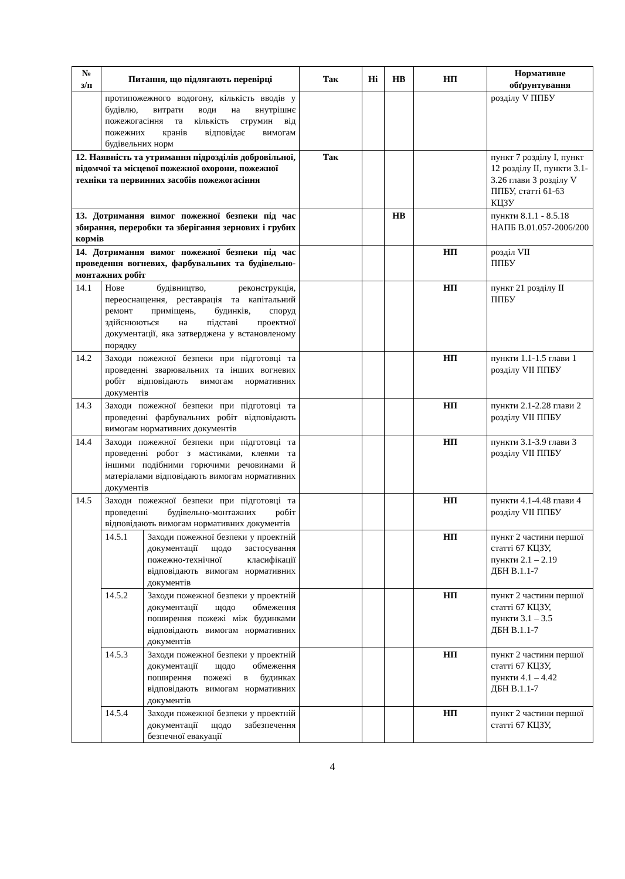| № з/п | Питання, що підлягають перевірці | | Так | Ні | НВ | НП | Нормативне обґрунтування |
| --- | --- | --- | --- | --- | --- | --- | --- |
| | протипожежного водогону, кількість вводів у будівлю, витрати води на внутрішнє пожежогасіння та кількість струмин від пожежних кранів відповідає вимогам будівельних норм | | | | | | розділу V ППБУ |
| 12. Наявність та утримання підрозділів добровільної, відомчої та місцевої пожежної охорони, пожежної техніки та первинних засобів пожежогасіння | | | Так | | | | пункт 7 розділу I, пункт 12 розділу II, пункти 3.1-3.26 глави 3 розділу V ППБУ, статті 61-63 КЦЗУ |
| 13. Дотримання вимог пожежної безпеки під час збирання, переробки та зберігання зернових і грубих кормів | | | | | НВ | | пункти 8.1.1 - 8.5.18 НАПБ В.01.057-2006/200 |
| 14. Дотримання вимог пожежної безпеки під час проведення вогневих, фарбувальних та будівельно-монтажних робіт | | | | | | НП | розділ VII ППБУ |
| 14.1 | Нове будівництво, реконструкція, переоснащення, реставрація та капітальний ремонт приміщень, будинків, споруд здійснюються на підставі проектної документації, яка затверджена у встановленому порядку | | | | | НП | пункт 21 розділу II ППБУ |
| 14.2 | Заходи пожежної безпеки при підготовці та проведенні зварювальних та інших вогневих робіт відповідають вимогам нормативних документів | | | | | НП | пункти 1.1-1.5 глави 1 розділу VII ППБУ |
| 14.3 | Заходи пожежної безпеки при підготовці та проведенні фарбувальних робіт відповідають вимогам нормативних документів | | | | | НП | пункти 2.1-2.28 глави 2 розділу VII ППБУ |
| 14.4 | Заходи пожежної безпеки при підготовці та проведенні робот з мастиками, клеями та іншими подібними горючими речовинами й матеріалами відповідають вимогам нормативних документів | | | | | НП | пункти 3.1-3.9 глави 3 розділу VII ППБУ |
| 14.5 | Заходи пожежної безпеки при підготовці та проведенні будівельно-монтажних робіт відповідають вимогам нормативних документів | | | | | НП | пункти 4.1-4.48 глави 4 розділу VII ППБУ |
| | 14.5.1 | Заходи пожежної безпеки у проектній документації щодо застосування пожежно-технічної класифікації відповідають вимогам нормативних документів | | | | НП | пункт 2 частини першої статті 67 КЦЗУ, пункти 2.1 – 2.19 ДБН В.1.1-7 |
| | 14.5.2 | Заходи пожежної безпеки у проектній документації щодо обмеження поширення пожежі між будинками відповідають вимогам нормативних документів | | | | НП | пункт 2 частини першої статті 67 КЦЗУ, пункти 3.1 – 3.5 ДБН В.1.1-7 |
| | 14.5.3 | Заходи пожежної безпеки у проектній документації щодо обмеження поширення пожежі в будинках відповідають вимогам нормативних документів | | | | НП | пункт 2 частини першої статті 67 КЦЗУ, пункти 4.1 – 4.42 ДБН В.1.1-7 |
| | 14.5.4 | Заходи пожежної безпеки у проектній документації щодо забезпечення безпечної евакуації | | | | НП | пункт 2 частини першої статті 67 КЦЗУ, |
4